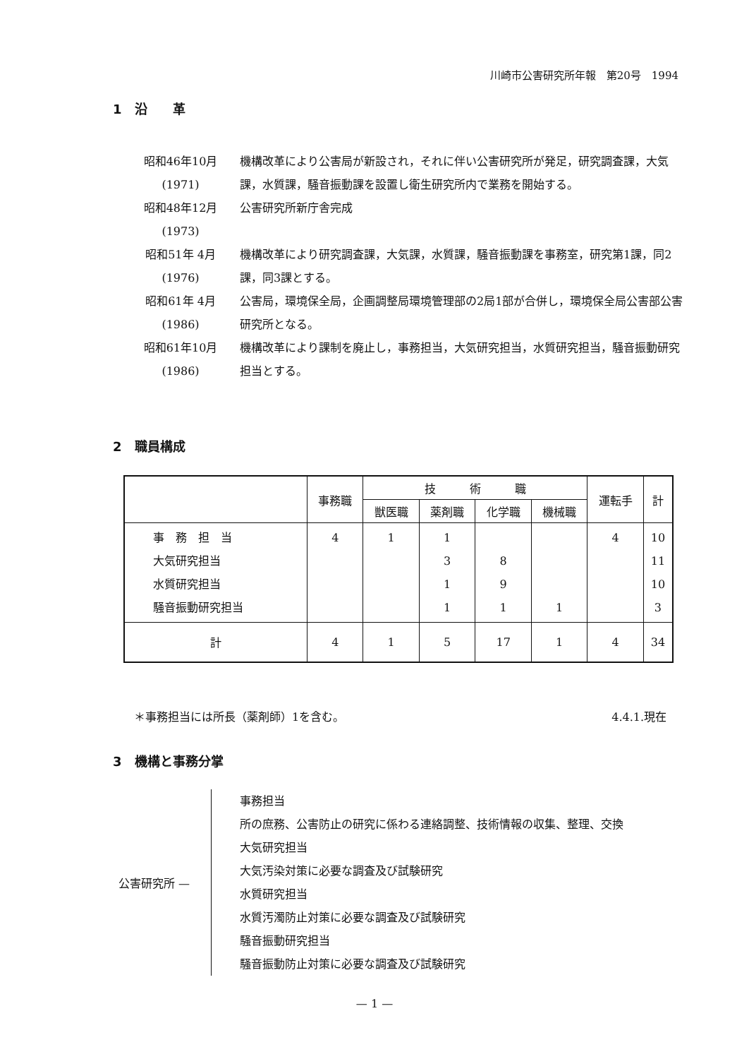川崎市公害研究所年報　第20号　1994
1　沿　　革
昭和46年10月
(1971)
機構改革により公害局が新設され，それに伴い公害研究所が発足，研究調査課，大気課，水質課，騒音振動課を設置し衛生研究所内で業務を開始する。
昭和48年12月
(1973)
公害研究所新庁舎完成
昭和51年 4月
(1976)
機構改革により研究調査課，大気課，水質課，騒音振動課を事務室，研究第1課，同2課，同3課とする。
昭和61年 4月
(1986)
公害局，環境保全局，企画調整局環境管理部の2局1部が合併し，環境保全局公害部公害研究所となる。
昭和61年10月
(1986)
機構改革により課制を廃止し，事務担当，大気研究担当，水質研究担当，騒音振動研究担当とする。
2　職員構成
| | 事務職 | 技 術 職 | | | | 運転手 | 計 |
| --- | --- | --- | --- | --- | --- | --- | --- |
| | | 獣医職 | 薬剤職 | 化学職 | 機械職 | | |
| 事 務 担 当 大気研究担当 水質研究担当 騒音振動研究担当 | 4 | 1 | 1 3 1 1 | 8 9 1 | 1 | 4 | 10 11 10 3 |
| 計 | 4 | 1 | 5 | 17 | 1 | 4 | 34 |
＊事務担当には所長（薬剤師）1を含む。 4.4.1.現在
3　機構と事務分掌
公害研究所 —
事務担当
所の庶務、公害防止の研究に係わる連絡調整、技術情報の収集、整理、交換
大気研究担当
大気汚染対策に必要な調査及び試験研究
水質研究担当
水質汚濁防止対策に必要な調査及び試験研究
騒音振動研究担当
騒音振動防止対策に必要な調査及び試験研究
— 1 —